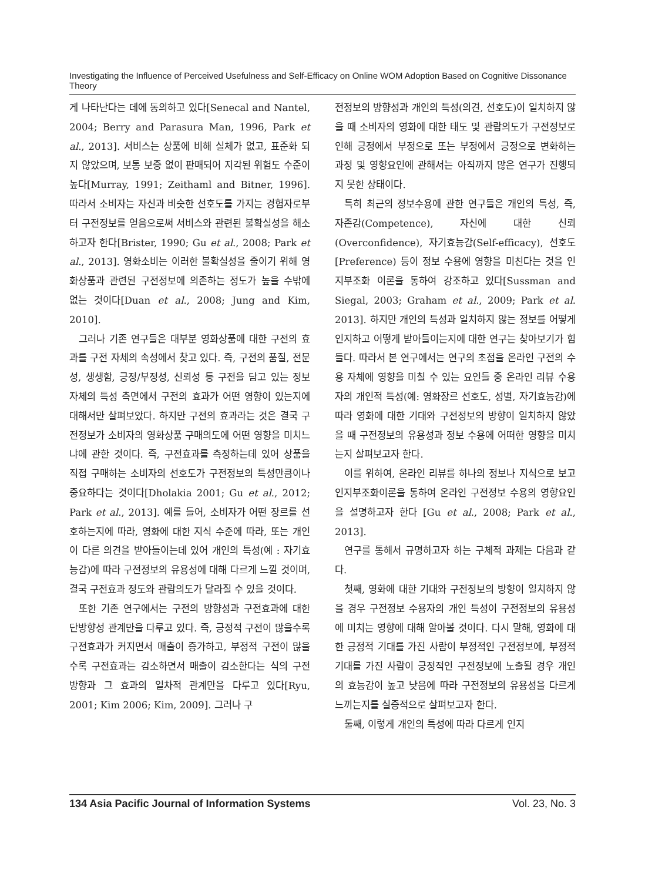Investigating the Influence of Perceived Usefulness and Self-Efficacy on Online WOM Adoption Based on Cognitive Dissonance Theory
게 나타난다는 데에 동의하고 있다[Senecal and Nantel, 2004; Berry and Parasura Man, 1996, Park et al., 2013]. 서비스는 상품에 비해 실체가 없고, 표준화 되지 않았으며, 보통 보증 없이 판매되어 지각된 위험도 수준이 높다[Murray, 1991; Zeithaml and Bitner, 1996]. 따라서 소비자는 자신과 비슷한 선호도를 가지는 경험자로부터 구전정보를 얻음으로써 서비스와 관련된 불확실성을 해소하고자 한다[Brister, 1990; Gu et al., 2008; Park et al., 2013]. 영화소비는 이러한 불확실성을 줄이기 위해 영화상품과 관련된 구전정보에 의존하는 정도가 높을 수밖에 없는 것이다[Duan et al., 2008; Jung and Kim, 2010].
그러나 기존 연구들은 대부분 영화상품에 대한 구전의 효과를 구전 자체의 속성에서 찾고 있다. 즉, 구전의 품질, 전문성, 생생함, 긍정/부정성, 신뢰성 등 구전을 담고 있는 정보 자체의 특성 측면에서 구전의 효과가 어떤 영향이 있는지에 대해서만 살펴보았다. 하지만 구전의 효과라는 것은 결국 구전정보가 소비자의 영화상품 구매의도에 어떤 영향을 미치느냐에 관한 것이다. 즉, 구전효과를 측정하는데 있어 상품을 직접 구매하는 소비자의 선호도가 구전정보의 특성만큼이나 중요하다는 것이다[Dholakia 2001; Gu et al., 2012; Park et al., 2013]. 예를 들어, 소비자가 어떤 장르를 선호하는지에 따라, 영화에 대한 지식 수준에 따라, 또는 개인이 다른 의견을 받아들이는데 있어 개인의 특성(예 : 자기효능감)에 따라 구전정보의 유용성에 대해 다르게 느낄 것이며, 결국 구전효과 정도와 관람의도가 달라질 수 있을 것이다.
또한 기존 연구에서는 구전의 방향성과 구전효과에 대한 단방향성 관계만을 다루고 있다. 즉, 긍정적 구전이 많을수록 구전효과가 커지면서 매출이 증가하고, 부정적 구전이 많을수록 구전효과는 감소하면서 매출이 감소한다는 식의 구전 방향과 그 효과의 일차적 관계만을 다루고 있다[Ryu, 2001; Kim 2006; Kim, 2009]. 그러나 구
전정보의 방향성과 개인의 특성(의견, 선호도)이 일치하지 않을 때 소비자의 영화에 대한 태도 및 관람의도가 구전정보로 인해 긍정에서 부정으로 또는 부정에서 긍정으로 변화하는 과정 및 영향요인에 관해서는 아직까지 많은 연구가 진행되지 못한 상태이다.
특히 최근의 정보수용에 관한 연구들은 개인의 특성, 즉, 자존감(Competence), 자신에 대한 신뢰(Overconfidence), 자기효능감(Self-efficacy), 선호도 [Preference) 등이 정보 수용에 영향을 미친다는 것을 인지부조화 이론을 통하여 강조하고 있다[Sussman and Siegal, 2003; Graham et al., 2009; Park et al. 2013]. 하지만 개인의 특성과 일치하지 않는 정보를 어떻게 인지하고 어떻게 받아들이는지에 대한 연구는 찾아보기가 힘들다. 따라서 본 연구에서는 연구의 초점을 온라인 구전의 수용 자체에 영향을 미칠 수 있는 요인들 중 온라인 리뷰 수용자의 개인적 특성(예: 영화장르 선호도, 성별, 자기효능감)에 따라 영화에 대한 기대와 구전정보의 방향이 일치하지 않았을 때 구전정보의 유용성과 정보 수용에 어떠한 영향을 미치는지 살펴보고자 한다.
이를 위하여, 온라인 리뷰를 하나의 정보나 지식으로 보고 인지부조화이론을 통하여 온라인 구전정보 수용의 영향요인을 설명하고자 한다 [Gu et al., 2008; Park et al., 2013].
연구를 통해서 규명하고자 하는 구체적 과제는 다음과 같다.
첫째, 영화에 대한 기대와 구전정보의 방향이 일치하지 않을 경우 구전정보 수용자의 개인 특성이 구전정보의 유용성에 미치는 영향에 대해 알아볼 것이다. 다시 말해, 영화에 대한 긍정적 기대를 가진 사람이 부정적인 구전정보에, 부정적 기대를 가진 사람이 긍정적인 구전정보에 노출될 경우 개인의 효능감이 높고 낮음에 따라 구전정보의 유용성을 다르게 느끼는지를 실증적으로 살펴보고자 한다.
둘째, 이렇게 개인의 특성에 따라 다르게 인지
134 Asia Pacific Journal of Information Systems Vol. 23, No. 3